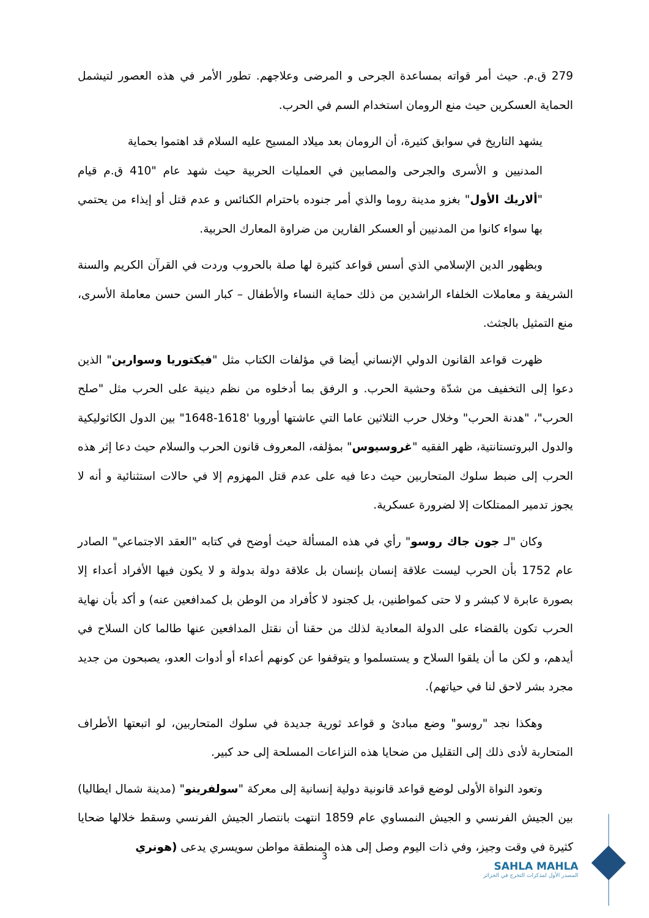279 ق.م. حيث أمر قواته بمساعدة الجرحى و المرضى وعلاجهم. تطور الأمر في هذه العصور لتيشمل الحماية العسكرين حيث منع الرومان استخدام السم في الحرب.
يشهد التاريخ في سوابق كثيرة، أن الرومان بعد ميلاد المسيح عليه السلام قد اهتموا بحماية
المدنيين و الأسرى والجرحى والمصابين في العمليات الحربية حيث شهد عام "410 ق.م قيام "ألاريك الأول" بغزو مدينة روما والذي أمر جنوده باحترام الكنائس و عدم قتل أو إيذاء من يحتمي بها سواء كانوا من المدنيين أو العسكر الفارين من ضراوة المعارك الحربية.
وبظهور الدين الإسلامي الذي أسس قواعد كثيرة لها صلة بالحروب وردت في القرآن الكريم والسنة الشريفة و معاملات الخلفاء الراشدين من ذلك حماية النساء والأطفال – كبار السن حسن معاملة الأسرى، منع التمثيل بالجثث.
ظهرت قواعد القانون الدولي الإنساني أيضا قي مؤلفات الكتاب مثل "فيكتوريا وسوارين" الذين دعوا إلى التخفيف من شدّة وحشية الحرب. و الرفق بما أدخلوه من نظم دينية على الحرب مثل "صلح الحرب"، "هدنة الحرب" وخلال حرب الثلاثين عاما التي عاشتها أوروبا '1618-1648" بين الدول الكاثوليكية والدول البروتستانتية، ظهر الفقيه "غروسيوس" بمؤلفه، المعروف قانون الحرب والسلام حيث دعا إثر هذه الحرب إلى ضبط سلوك المتحاربين حيث دعا فيه على عدم قتل المهزوم إلا في حالات استثنائية و أنه لا يجوز تدمير الممتلكات إلا لضرورة عسكرية.
وكان "لـ جون جاك روسو" رأي في هذه المسألة حيث أوضح في كتابه "العقد الاجتماعي" الصادر عام 1752 بأن الحرب ليست علاقة إنسان بإنسان بل علاقة دولة بدولة و لا يكون فيها الأفراد أعداء إلا بصورة عابرة لا كبشر و لا حتى كمواطنين، بل كجنود لا كأفراد من الوطن بل كمدافعين عنه) و أكد بأن نهاية الحرب تكون بالقضاء على الدولة المعادية لذلك من حقنا أن نقتل المدافعين عنها طالما كان السلاح في أيدهم، و لكن ما أن يلقوا السلاح و يستسلموا و يتوقفوا عن كونهم أعداء أو أدوات العدو، يصبحون من جديد مجرد بشر لاحق لنا في حياتهم).
وهكذا نجد "روسو" وضع مبادئ و قواعد ثورية جديدة في سلوك المتحاربين، لو اتبعتها الأطراف المتحاربة لأدى ذلك إلى التقليل من ضحايا هذه النزاعات المسلحة إلى حد كبير.
وتعود النواة الأولى لوضع قواعد قانونية دولية إنسانية إلى معركة "سولفرينو" (مدينة شمال ايطاليا) بين الجيش الفرنسي و الجيش النمساوي عام 1859 انتهت بانتصار الجيش الفرنسي وسقط خلالها ضحايا كثيرة في وقت وجيز، وفي ذات اليوم وصل إلى هذه المنطقة مواطن سويسري يدعى (هونري
3
SAHLA MAHLA
المصدر الأول لمذكرات التخرج في الجزائر